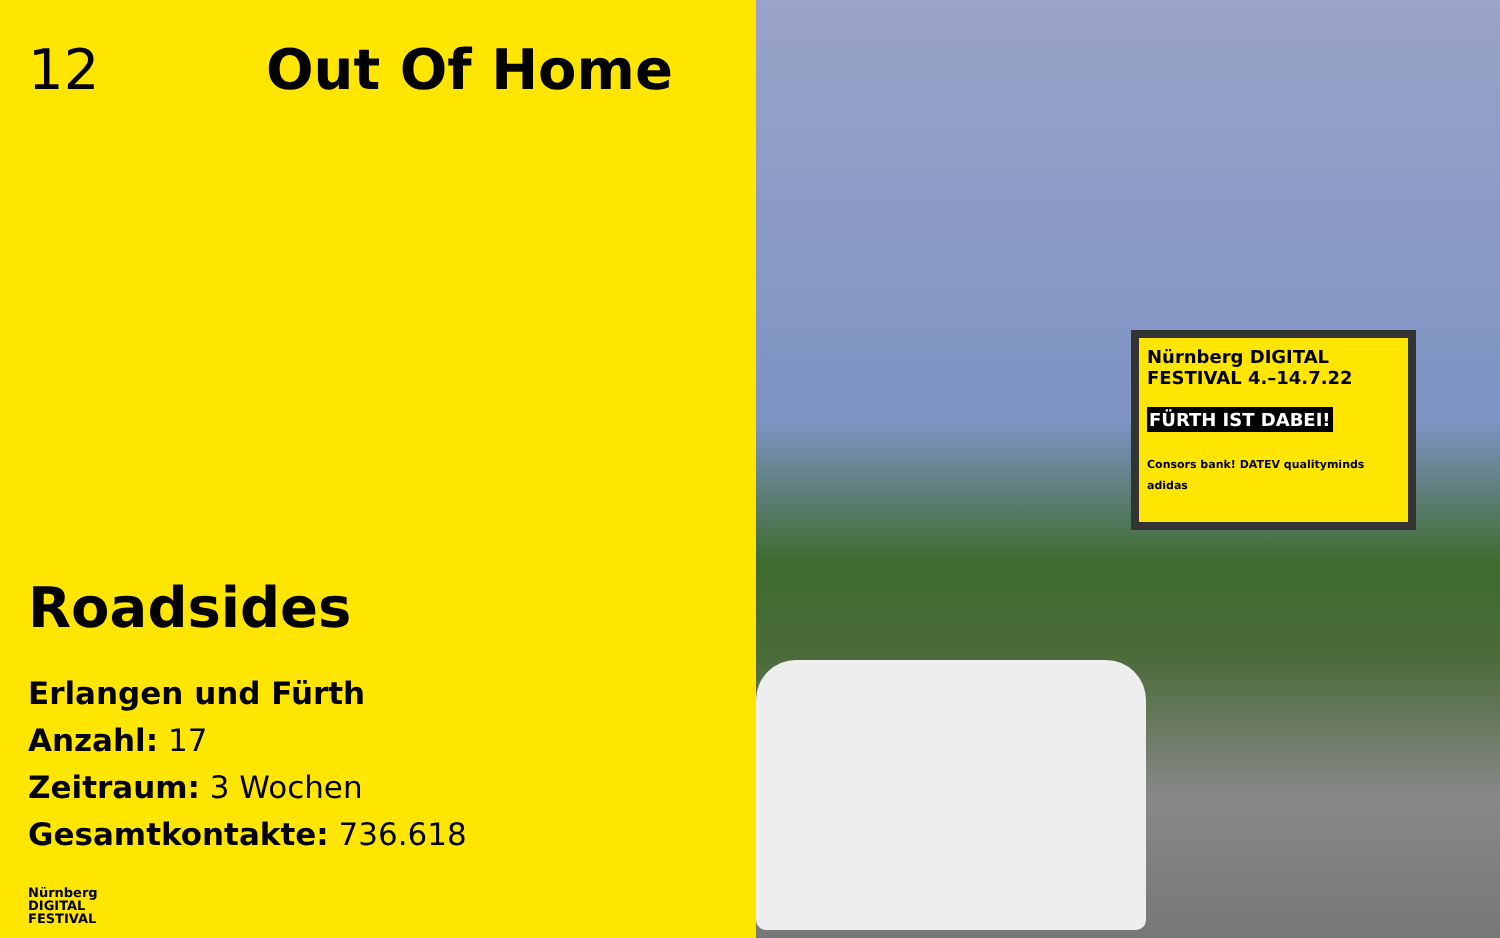12 Out Of Home
Roadsides
Erlangen und Fürth
Anzahl: 17
Zeitraum: 3 Wochen
Gesamtkontakte: 736.618
Nürnberg
DIGITAL
FESTIVAL
Nürnberg DIGITAL FESTIVAL 4.–14.7.22
FÜRTH IST DABEI!
Consors bank! DATEV qualityminds adidas